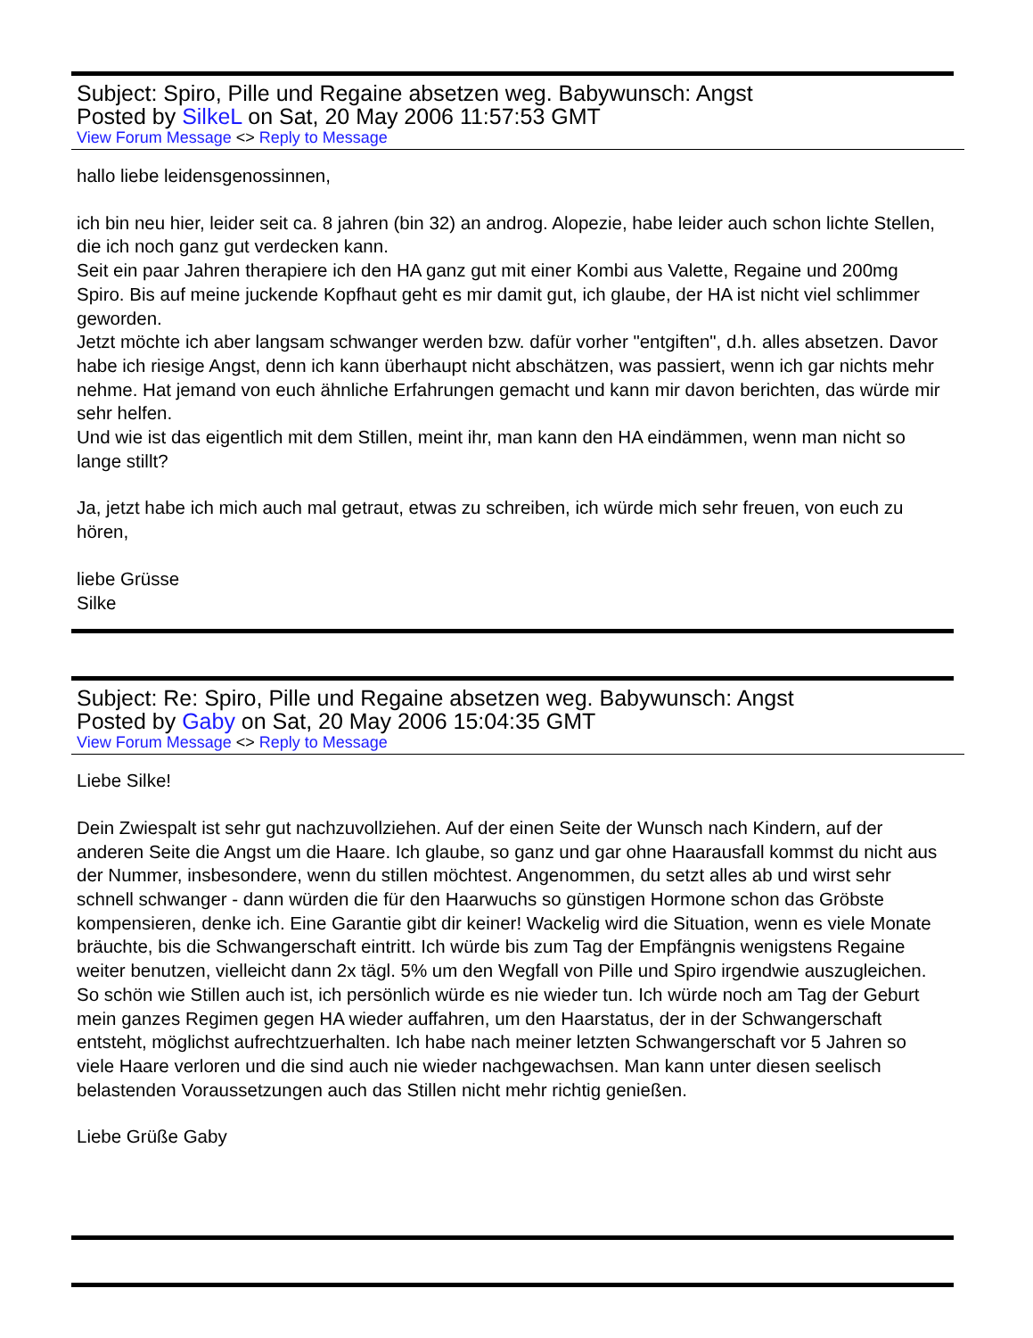Subject: Spiro, Pille und Regaine absetzen weg. Babywunsch: Angst
Posted by SilkeL on Sat, 20 May 2006 11:57:53 GMT
View Forum Message <> Reply to Message
hallo liebe leidensgenossinnen,
ich bin neu hier, leider seit ca. 8 jahren (bin 32) an androg. Alopezie, habe leider auch schon lichte Stellen, die ich noch ganz gut verdecken kann.
Seit ein paar Jahren therapiere ich den HA ganz gut mit einer Kombi aus Valette, Regaine und 200mg Spiro. Bis auf meine juckende Kopfhaut geht es mir damit gut, ich glaube, der HA ist nicht viel schlimmer geworden.
Jetzt möchte ich aber langsam schwanger werden bzw. dafür vorher "entgiften", d.h. alles absetzen. Davor habe ich riesige Angst, denn ich kann überhaupt nicht abschätzen, was passiert, wenn ich gar nichts mehr nehme. Hat jemand von euch ähnliche Erfahrungen gemacht und kann mir davon berichten, das würde mir sehr helfen.
Und wie ist das eigentlich mit dem Stillen, meint ihr, man kann den HA eindämmen, wenn man nicht so lange stillt?
Ja, jetzt habe ich mich auch mal getraut, etwas zu schreiben, ich würde mich sehr freuen, von euch zu hören,
liebe Grüsse
Silke
Subject: Re: Spiro, Pille und Regaine absetzen weg. Babywunsch: Angst
Posted by Gaby on Sat, 20 May 2006 15:04:35 GMT
View Forum Message <> Reply to Message
Liebe Silke!
Dein Zwiespalt ist sehr gut nachzuvollziehen. Auf der einen Seite der Wunsch nach Kindern, auf der anderen Seite die Angst um die Haare. Ich glaube, so ganz und gar ohne Haarausfall kommst du nicht aus der Nummer, insbesondere, wenn du stillen möchtest. Angenommen, du setzt alles ab und wirst sehr schnell schwanger - dann würden die für den Haarwuchs so günstigen Hormone schon das Gröbste kompensieren, denke ich. Eine Garantie gibt dir keiner! Wackelig wird die Situation, wenn es viele Monate bräuchte, bis die Schwangerschaft eintritt. Ich würde bis zum Tag der Empfängnis wenigstens Regaine weiter benutzen, vielleicht dann 2x tägl. 5% um den Wegfall von Pille und Spiro irgendwie auszugleichen. So schön wie Stillen auch ist, ich persönlich würde es nie wieder tun. Ich würde noch am Tag der Geburt mein ganzes Regimen gegen HA wieder auffahren, um den Haarstatus, der in der Schwangerschaft entsteht, möglichst aufrechtzuerhalten. Ich habe nach meiner letzten Schwangerschaft vor 5 Jahren so viele Haare verloren und die sind auch nie wieder nachgewachsen. Man kann unter diesen seelisch belastenden Voraussetzungen auch das Stillen nicht mehr richtig genießen.
Liebe Grüße Gaby